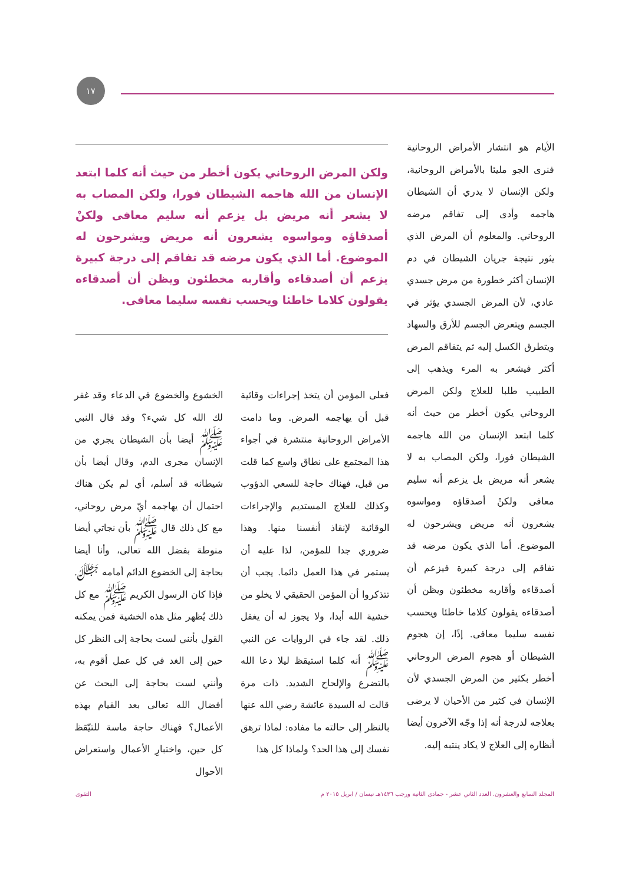١٧
الأيام هو انتشار الأمراض الروحانية فنرى الجو مليئا بالأمراض الروحانية، ولكن الإنسان لا يدري أن الشيطان هاجمه وأدى إلى تفاقم مرضه الروحاني. والمعلوم أن المرض الذي يثور نتيجة جريان الشيطان في دم الإنسان أكثر خطورة من مرض جسدي عادي، لأن المرض الجسدي يؤثر في الجسم ويتعرض الجسم للأرق والسهاد ويتطرق الكسل إليه ثم يتفاقم المرض أكثر فيشعر به المرء ويذهب إلى الطبيب طلبا للعلاج ولكن المرض الروحاني يكون أخطر من حيث أنه كلما ابتعد الإنسان من الله هاجمه الشيطان فورا، ولكن المصاب به لا يشعر أنه مريض بل يزعم أنه سليم معافى ولكنْ أصدقاؤه ومواسوه يشعرون أنه مريض ويشرحون له الموضوع. أما الذي يكون مرضه قد تفاقم إلى درجة كبيرة فيزعم أن أصدقاءه وأقاربه مخطئون ويظن أن أصدقاءه يقولون كلاما خاطئا ويحسب نفسه سليما معافى. إذًا، إن هجوم الشيطان أو هجوم المرض الروحاني أخطر بكثير من المرض الجسدي لأن الإنسان في كثير من الأحيان لا يرضى بعلاجه لدرجة أنه إذا وجّه الآخرون أيضا أنظاره إلى العلاج لا يكاد ينتبه إليه.
ولكن المرض الروحاني يكون أخطر من حيث أنه كلما ابتعد الإنسان من الله هاجمه الشيطان فورا، ولكن المصاب به لا يشعر أنه مريض بل يزعم أنه سليم معافى ولكنْ أصدقاؤه ومواسوه يشعرون أنه مريض ويشرحون له الموضوع. أما الذي يكون مرضه قد تفاقم إلى درجة كبيرة يزعم أن أصدقاءه وأقاربه مخطئون ويظن أن أصدقاءه يقولون كلاما خاطئا ويحسب نفسه سليما معافى.
فعلى المؤمن أن يتخذ إجراءات وقائية قبل أن يهاجمه المرض. وما دامت الأمراض الروحانية منتشرة في أجواء هذا المجتمع على نطاق واسع كما قلت من قبل، فهناك حاجة للسعي الدؤوب وكذلك للعلاج المستديم والإجراءات الوقائية لإنقاذ أنفسنا منها. وهذا ضروري جدا للمؤمن، لذا عليه أن يستمر في هذا العمل دائما. يجب أن تتذكروا أن المؤمن الحقيقي لا يخلو من خشية الله أبدا، ولا يجوز له أن يغفل ذلك. لقد جاء في الروايات عن النبي ﷺ أنه كلما استيقظ ليلا دعا الله بالتضرع والإلحاح الشديد. ذات مرة قالت له السيدة عائشة رضي الله عنها بالنظر إلى حالته ما مفاده: لماذا ترهق نفسك إلى هذا الحد؟ ولماذا كل هذا
الخشوع والخضوع في الدعاء وقد غفر لك الله كل شيء؟ وقد قال النبي ﷺ أيضا بأن الشيطان يجري من الإنسان مجرى الدم، وقال أيضا بأن شيطانه قد أسلم، أي لم يكن هناك احتمال أن يهاجمه أيّ مرض روحاني، مع كل ذلك قال ﷺ بأن نجاتي أيضا منوطة بفضل الله تعالى، وأنا أيضا بحاجة إلى الخضوع الدائم أمامه ﷻ. فإذا كان الرسول الكريم ﷺ مع كل ذلك يُظهر مثل هذه الخشية فمن يمكنه القول بأنني لست بحاجة إلى النظر كل حين إلى الغد في كل عمل أقوم به، وأنني لست بحاجة إلى البحث عن أفضال الله تعالى بعد القيام بهذه الأعمال؟ فهناك حاجة ماسة للتيّقظ كل حين، واختبارِ الأعمال واستعراض الأحوال
المجلد السابع والعشرون. العدد الثاني عشر - جمادى الثانية ورجب ١٤٣٦هـ نيسان / ابريل ٢٠١٥ م التقوى